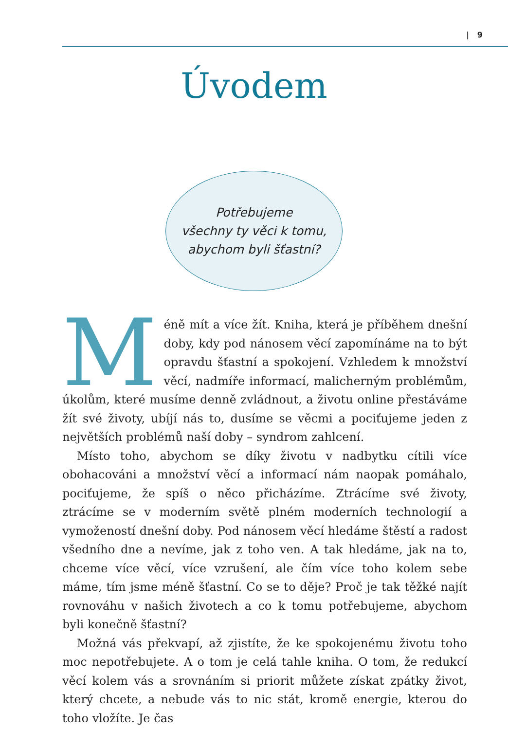| 9
Úvodem
Potřebujeme
všechny ty věci k tomu,
abychom byli šťastní?
Méně mít a více žít. Kniha, která je příběhem dnešní doby, kdy pod nánosem věcí zapomínáme na to být opravdu šťastní a spokojení. Vzhledem k množství věcí, nadmíře informací, malicherným problémům, úkolům, které musíme denně zvládnout, a životu online přestáváme žít své životy, ubíjí nás to, dusíme se věcmi a pociťujeme jeden z největších problémů naší doby – syndrom zahlcení.
Místo toho, abychom se díky životu v nadbytku cítili více obohacováni a množství věcí a informací nám naopak pomáhalo, pociťujeme, že spíš o něco přicházíme. Ztrácíme své životy, ztrácíme se v moderním světě plném moderních technologií a vymožeností dnešní doby. Pod nánosem věcí hledáme štěstí a radost všedního dne a nevíme, jak z toho ven. A tak hledáme, jak na to, chceme více věcí, více vzrušení, ale čím více toho kolem sebe máme, tím jsme méně šťastní. Co se to děje? Proč je tak těžké najít rovnováhu v našich životech a co k tomu potřebujeme, abychom byli konečně šťastní?
Možná vás překvapí, až zjistíte, že ke spokojenému životu toho moc nepotřebujete. A o tom je celá tahle kniha. O tom, že redukcí věcí kolem vás a srovnáním si priorit můžete získat zpátky život, který chcete, a nebude vás to nic stát, kromě energie, kterou do toho vložíte. Je čas